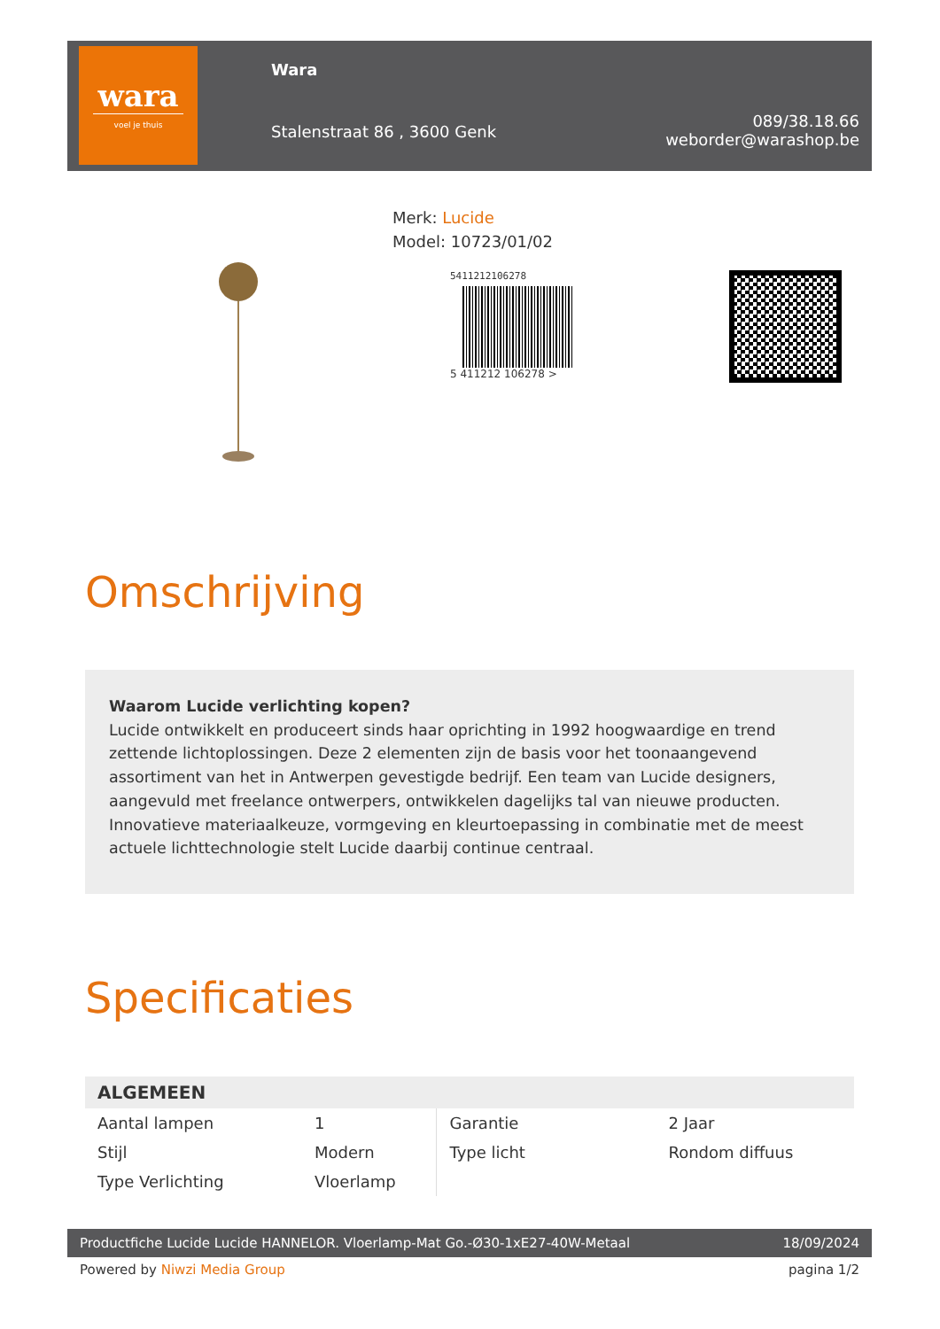wara
voel je thuis
Wara
Stalenstraat 86 , 3600 Genk
089/38.18.66
weborder@warashop.be
Merk: Lucide
Model: 10723/01/02
5411212106278
5 411212 106278 >
Omschrijving
Waarom Lucide verlichting kopen?
Lucide ontwikkelt en produceert sinds haar oprichting in 1992 hoogwaardige en trend zettende lichtoplossingen. Deze 2 elementen zijn de basis voor het toonaangevend assortiment van het in Antwerpen gevestigde bedrijf. Een team van Lucide designers, aangevuld met freelance ontwerpers, ontwikkelen dagelijks tal van nieuwe producten. Innovatieve materiaalkeuze, vormgeving en kleurtoepassing in combinatie met de meest actuele lichttechnologie stelt Lucide daarbij continue centraal.
Specificaties
| ALGEMEEN | | | |
| --- | --- | --- | --- |
| Aantal lampen | 1 | Garantie | 2 Jaar |
| Stijl | Modern | Type licht | Rondom diffuus |
| Type Verlichting | Vloerlamp | | |
Productfiche Lucide Lucide HANNELOR. Vloerlamp-Mat Go.-Ø30-1xE27-40W-Metaal 18/09/2024
Powered by Niwzi Media Group pagina 1/2